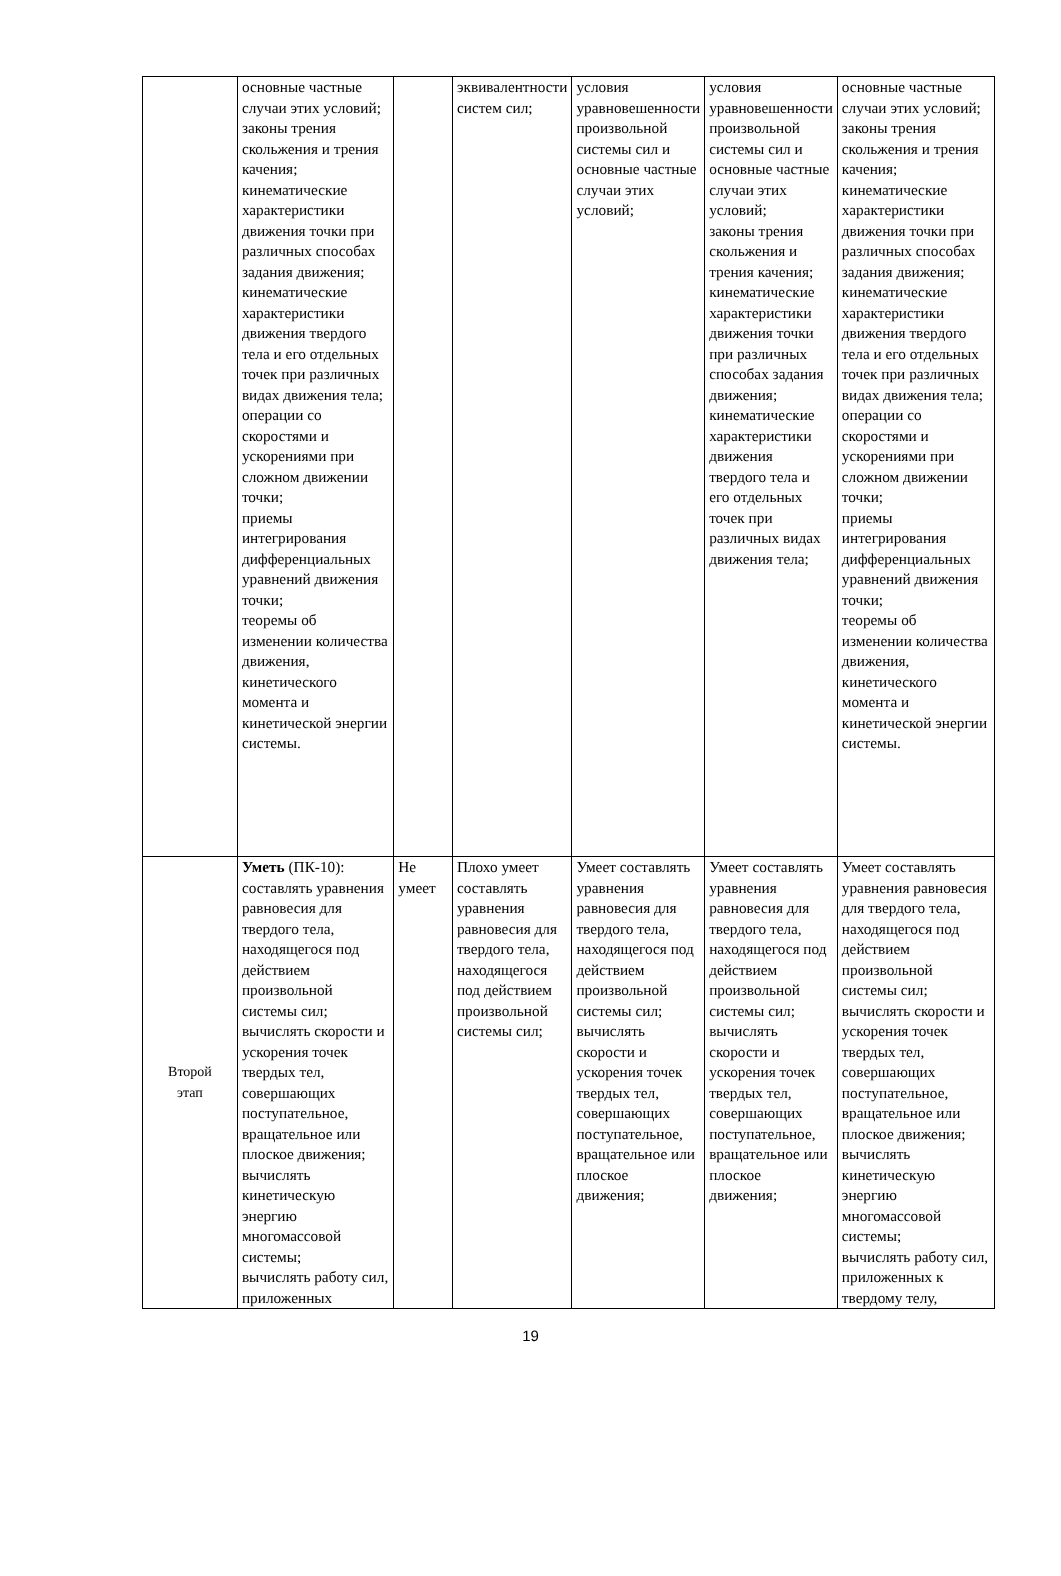| | основные частные случаи этих условий; законы трения скольжения и трения качения; кинематические характеристики движения точки при различных способах задания движения; кинематические характеристики движения твердого тела и его отдельных точек при различных видах движения тела; операции со скоростями и ускорениями при сложном движении точки; приемы интегрирования дифференциальных уравнений движения точки; теоремы об изменении количества движения, кинетического момента и кинетической энергии системы. | | эквивалентности систем сил; | условия уравновешенности произвольной системы сил и основные частные случаи этих условий; | условия уравновешенности произвольной системы сил и основные частные случаи этих условий; законы трения скольжения и трения качения; кинематические характеристики движения точки при различных способах задания движения; кинематические характеристики движения твердого тела и его отдельных точек при различных видах движения тела; | основные частные случаи этих условий; законы трения скольжения и трения качения; кинематические характеристики движения точки при различных способах задания движения; кинематические характеристики движения твердого тела и его отдельных точек при различных видах движения тела; операции со скоростями и ускорениями при сложном движении точки; приемы интегрирования дифференциальных уравнений движения точки; теоремы об изменении количества движения, кинетического момента и кинетической энергии системы. |
| Второй этап | Уметь (ПК-10): составлять уравнения равновесия для твердого тела, находящегося под действием произвольной системы сил; вычислять скорости и ускорения точек твердых тел, совершающих поступательное, вращательное или плоское движения; вычислять кинетическую энергию многомассовой системы; вычислять работу сил, приложенных | Не умеет | Плохо умеет составлять уравнения равновесия для твердого тела, находящегося под действием произвольной системы сил; | Умеет составлять уравнения равновесия для твердого тела, находящегося под действием произвольной системы сил; вычислять скорости и ускорения точек твердых тел, совершающих поступательное, вращательное или плоское движения; | Умеет составлять уравнения равновесия для твердого тела, находящегося под действием произвольной системы сил; вычислять скорости и ускорения точек твердых тел, совершающих поступательное, вращательное или плоское движения; | Умеет составлять уравнения равновесия для твердого тела, находящегося под действием произвольной системы сил; вычислять скорости и ускорения точек твердых тел, совершающих поступательное, вращательное или плоское движения; вычислять кинетическую энергию многомассовой системы; вычислять работу сил, приложенных к твердому телу, |
19